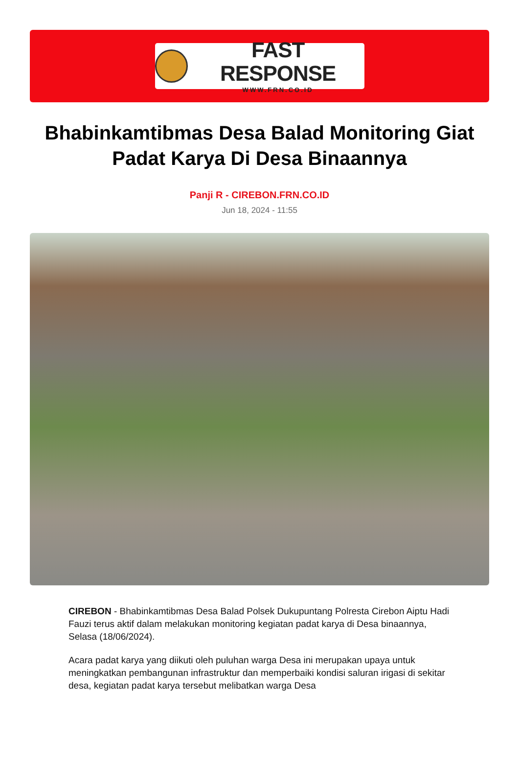FAST RESPONSE
WWW.FRN.CO.ID
Bhabinkamtibmas Desa Balad Monitoring Giat Padat Karya Di Desa Binaannya
Panji R - CIREBON.FRN.CO.ID
Jun 18, 2024 - 11:55
CIREBON - Bhabinkamtibmas Desa Balad Polsek Dukupuntang Polresta Cirebon Aiptu Hadi Fauzi terus aktif dalam melakukan monitoring kegiatan padat karya di Desa binaannya, Selasa (18/06/2024).
Acara padat karya yang diikuti oleh puluhan warga Desa ini merupakan upaya untuk meningkatkan pembangunan infrastruktur dan memperbaiki kondisi saluran irigasi di sekitar desa, kegiatan padat karya tersebut melibatkan warga Desa